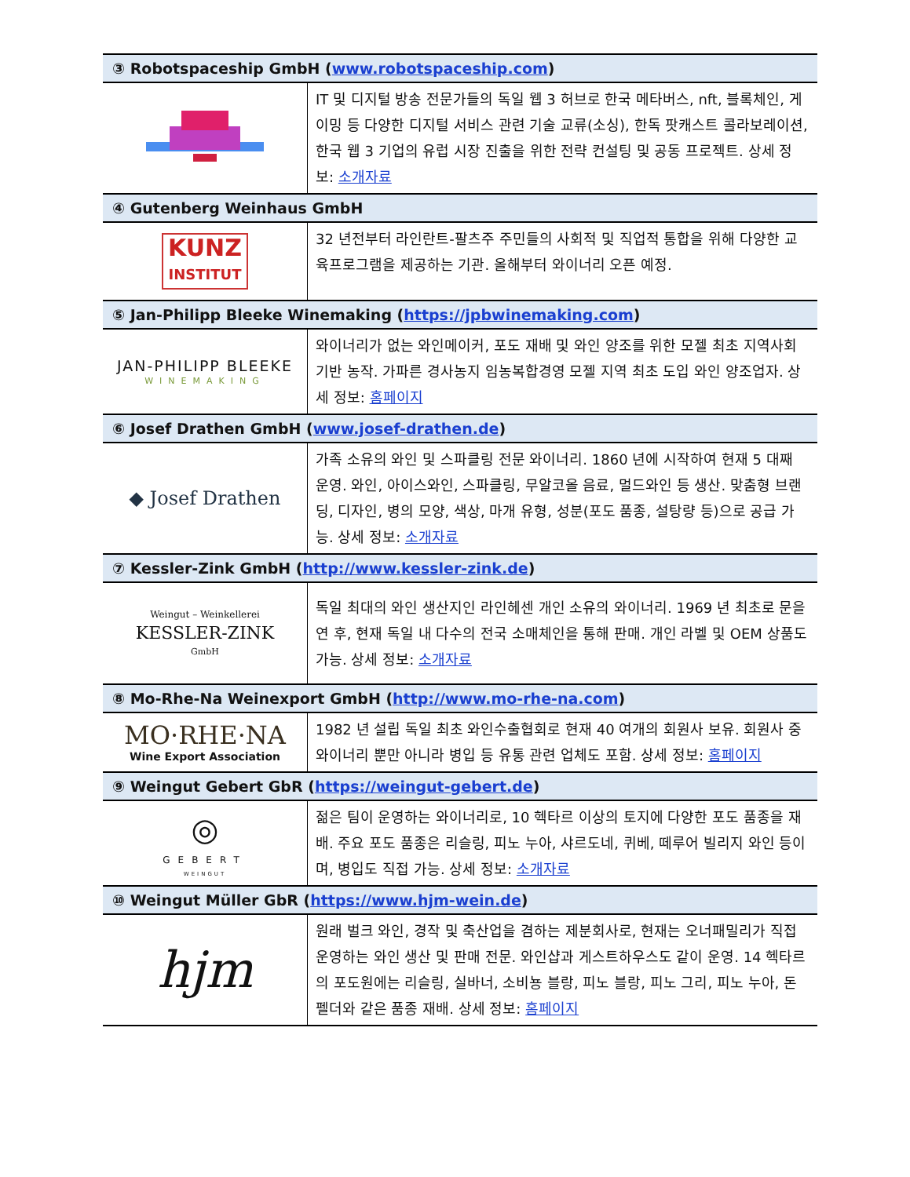| ③ Robotspaceship GmbH ( www.robotspaceship.com ) | |
| --- | --- |
| | IT 및 디지털 방송 전문가들의 독일 웹 3 허브로 한국 메타버스, nft, 블록체인, 게이밍 등 다양한 디지털 서비스 관련 기술 교류(소싱), 한독 팟캐스트 콜라보레이션, 한국 웹 3 기업의 유럽 시장 진출을 위한 전략 컨설팅 및 공동 프로젝트. 상세 정보: 소개자료 |
| ④ Gutenberg Weinhaus GmbH | |
| KUNZ INSTITUT | 32 년전부터 라인란트-팔츠주 주민들의 사회적 및 직업적 통합을 위해 다양한 교육프로그램을 제공하는 기관. 올해부터 와이너리 오픈 예정. |
| ⑤ Jan-Philipp Bleeke Winemaking ( https://jpbwinemaking.com ) | |
| JAN-PHILIPP BLEEKE WINEMAKING | 와이너리가 없는 와인메이커, 포도 재배 및 와인 양조를 위한 모젤 최초 지역사회 기반 농작. 가파른 경사농지 임농복합경영 모젤 지역 최초 도입 와인 양조업자. 상세 정보: 홈페이지 |
| ⑥ Josef Drathen GmbH ( www.josef-drathen.de ) | |
| ◆ Josef Drathen | 가족 소유의 와인 및 스파클링 전문 와이너리. 1860 년에 시작하여 현재 5 대째 운영. 와인, 아이스와인, 스파클링, 무알코올 음료, 멀드와인 등 생산. 맞춤형 브랜딩, 디자인, 병의 모양, 색상, 마개 유형, 성분(포도 품종, 설탕량 등)으로 공급 가능. 상세 정보: 소개자료 |
| ⑦ Kessler-Zink GmbH ( http://www.kessler-zink.de ) | |
| Weingut – Weinkellerei KESSLER-ZINK GmbH | 독일 최대의 와인 생산지인 라인헤센 개인 소유의 와이너리. 1969 년 최초로 문을 연 후, 현재 독일 내 다수의 전국 소매체인을 통해 판매. 개인 라벨 및 OEM 상품도 가능. 상세 정보: 소개자료 |
| ⑧ Mo-Rhe-Na Weinexport GmbH ( http://www.mo-rhe-na.com ) | |
| MO·RHE·NA Wine Export Association | 1982 년 설립 독일 최초 와인수출협회로 현재 40 여개의 회원사 보유. 회원사 중 와이너리 뿐만 아니라 병입 등 유통 관련 업체도 포함. 상세 정보: 홈페이지 |
| ⑨ Weingut Gebert GbR ( https://weingut-gebert.de ) | |
| ◎ GEBERT WEINGUT | 젊은 팀이 운영하는 와이너리로, 10 헥타르 이상의 토지에 다양한 포도 품종을 재배. 주요 포도 품종은 리슬링, 피노 누아, 샤르도네, 퀴베, 떼루어 빌리지 와인 등이며, 병입도 직접 가능. 상세 정보: 소개자료 |
| ⑩ Weingut Müller GbR ( https://www.hjm-wein.de ) | |
| hjm | 원래 벌크 와인, 경작 및 축산업을 겸하는 제분회사로, 현재는 오너패밀리가 직접 운영하는 와인 생산 및 판매 전문. 와인샵과 게스트하우스도 같이 운영. 14 헥타르의 포도원에는 리슬링, 실바너, 소비뇽 블랑, 피노 블랑, 피노 그리, 피노 누아, 돈펠더와 같은 품종 재배. 상세 정보: 홈페이지 |